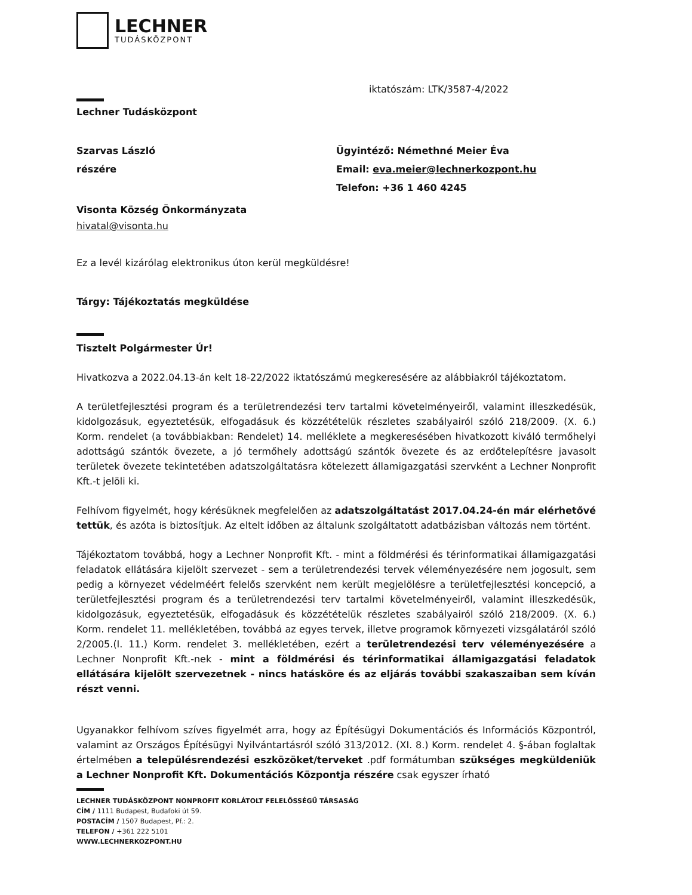LECHNER
TUDÁSKÖZPONT
iktatószám: LTK/3587-4/2022
Lechner Tudásközpont
Szarvas László
részére
Ügyintéző: Némethné Meier Éva
Email: eva.meier@lechnerkozpont.hu
Telefon: +36 1 460 4245
Visonta Község Önkormányzata
hivatal@visonta.hu
Ez a levél kizárólag elektronikus úton kerül megküldésre!
Tárgy: Tájékoztatás megküldése
Tisztelt Polgármester Úr!
Hivatkozva a 2022.04.13-án kelt 18-22/2022 iktatószámú megkeresésére az alábbiakról tájékoztatom.
A területfejlesztési program és a területrendezési terv tartalmi követelményeiről, valamint illeszkedésük, kidolgozásuk, egyeztetésük, elfogadásuk és közzétételük részletes szabályairól szóló 218/2009. (X. 6.) Korm. rendelet (a továbbiakban: Rendelet) 14. melléklete a megkeresésében hivatkozott kiváló termőhelyi adottságú szántók övezete, a jó termőhely adottságú szántók övezete és az erdőtelepítésre javasolt területek övezete tekintetében adatszolgáltatásra kötelezett államigazgatási szervként a Lechner Nonprofit Kft.-t jelöli ki.
Felhívom figyelmét, hogy kérésüknek megfelelően az adatszolgáltatást 2017.04.24-én már elérhetővé tettük, és azóta is biztosítjuk. Az eltelt időben az általunk szolgáltatott adatbázisban változás nem történt.
Tájékoztatom továbbá, hogy a Lechner Nonprofit Kft. - mint a földmérési és térinformatikai államigazgatási feladatok ellátására kijelölt szervezet - sem a területrendezési tervek véleményezésére nem jogosult, sem pedig a környezet védelméért felelős szervként nem került megjelölésre a területfejlesztési koncepció, a területfejlesztési program és a területrendezési terv tartalmi követelményeiről, valamint illeszkedésük, kidolgozásuk, egyeztetésük, elfogadásuk és közzétételük részletes szabályairól szóló 218/2009. (X. 6.) Korm. rendelet 11. mellékletében, továbbá az egyes tervek, illetve programok környezeti vizsgálatáról szóló 2/2005.(I. 11.) Korm. rendelet 3. mellékletében, ezért a területrendezési terv véleményezésére a Lechner Nonprofit Kft.-nek - mint a földmérési és térinformatikai államigazgatási feladatok ellátására kijelölt szervezetnek - nincs hatásköre és az eljárás további szakaszaiban sem kíván részt venni.
Ugyanakkor felhívom szíves figyelmét arra, hogy az Építésügyi Dokumentációs és Információs Központról, valamint az Országos Építésügyi Nyilvántartásról szóló 313/2012. (XI. 8.) Korm. rendelet 4. §-ában foglaltak értelmében a településrendezési eszközöket/terveket .pdf formátumban szükséges megküldeniük a Lechner Nonprofit Kft. Dokumentációs Központja részére csak egyszer írható
LECHNER TUDÁSKÖZPONT NONPROFIT KORLÁTOLT FELELŐSSÉGŰ TÁRSASÁG
CÍM / 1111 Budapest, Budafoki út 59.
POSTACÍM / 1507 Budapest, Pf.: 2.
TELEFON / +361 222 5101
WWW.LECHNERKOZPONT.HU